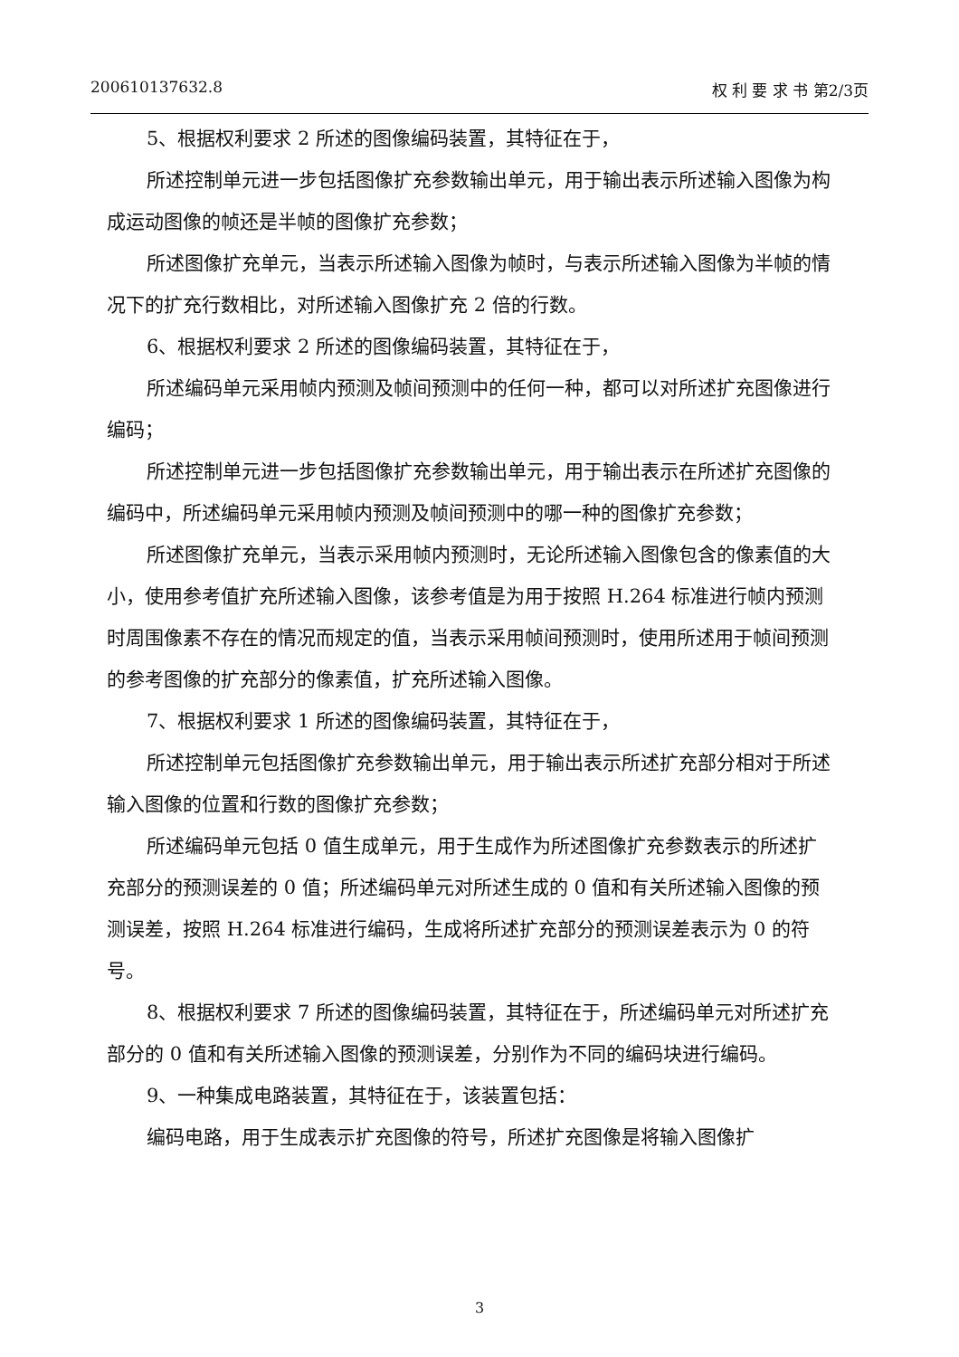200610137632.8 权 利 要 求 书 第2/3页
5、根据权利要求 2 所述的图像编码装置，其特征在于，
所述控制单元进一步包括图像扩充参数输出单元，用于输出表示所述输入图像为构成运动图像的帧还是半帧的图像扩充参数；
所述图像扩充单元，当表示所述输入图像为帧时，与表示所述输入图像为半帧的情况下的扩充行数相比，对所述输入图像扩充 2 倍的行数。
6、根据权利要求 2 所述的图像编码装置，其特征在于，
所述编码单元采用帧内预测及帧间预测中的任何一种，都可以对所述扩充图像进行编码；
所述控制单元进一步包括图像扩充参数输出单元，用于输出表示在所述扩充图像的编码中，所述编码单元采用帧内预测及帧间预测中的哪一种的图像扩充参数；
所述图像扩充单元，当表示采用帧内预测时，无论所述输入图像包含的像素值的大小，使用参考值扩充所述输入图像，该参考值是为用于按照 H.264 标准进行帧内预测时周围像素不存在的情况而规定的值，当表示采用帧间预测时，使用所述用于帧间预测的参考图像的扩充部分的像素值，扩充所述输入图像。
7、根据权利要求 1 所述的图像编码装置，其特征在于，
所述控制单元包括图像扩充参数输出单元，用于输出表示所述扩充部分相对于所述输入图像的位置和行数的图像扩充参数；
所述编码单元包括 0 值生成单元，用于生成作为所述图像扩充参数表示的所述扩充部分的预测误差的 0 值；所述编码单元对所述生成的 0 值和有关所述输入图像的预测误差，按照 H.264 标准进行编码，生成将所述扩充部分的预测误差表示为 0 的符号。
8、根据权利要求 7 所述的图像编码装置，其特征在于，所述编码单元对所述扩充部分的 0 值和有关所述输入图像的预测误差，分别作为不同的编码块进行编码。
9、一种集成电路装置，其特征在于，该装置包括：
编码电路，用于生成表示扩充图像的符号，所述扩充图像是将输入图像扩
3